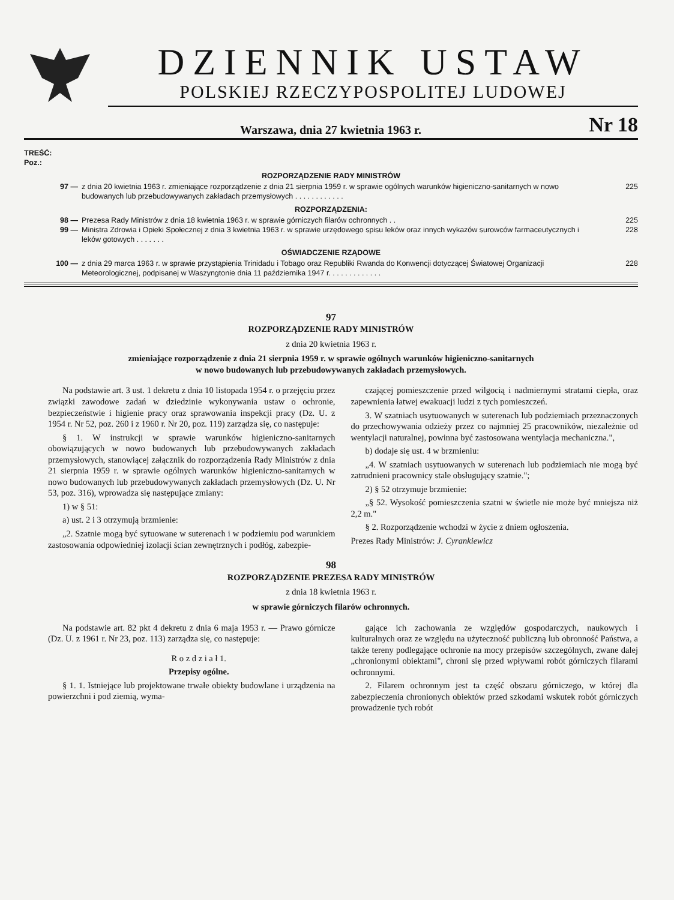DZIENNIK USTAW
POLSKIEJ RZECZYPOSPOLITEJ LUDOWEJ
Warszawa, dnia 27 kwietnia 1963 r. Nr 18
TREŚĆ:
Poz.:
ROZPORZĄDZENIE RADY MINISTRÓW
97 — z dnia 20 kwietnia 1963 r. zmieniające rozporządzenie z dnia 21 sierpnia 1959 r. w sprawie ogólnych warunków higieniczno-sanitarnych w nowo budowanych lub przebudowywanych zakładach przemysłowych . . . . . . . . . . . . 225
ROZPORZĄDZENIA:
98 — Prezesa Rady Ministrów z dnia 18 kwietnia 1963 r. w sprawie górniczych filarów ochronnych . . 225
99 — Ministra Zdrowia i Opieki Społecznej z dnia 3 kwietnia 1963 r. w sprawie urzędowego spisu leków oraz innych wykazów surowców farmaceutycznych i leków gotowych . . . . . . . 228
OŚWIADCZENIE RZĄDOWE
100 — z dnia 29 marca 1963 r. w sprawie przystąpienia Trinidadu i Tobago oraz Republiki Rwanda do Konwencji dotyczącej Światowej Organizacji Meteorologicznej, podpisanej w Waszyngtonie dnia 11 października 1947 r. . . . . . . . . . . . . 228
97
ROZPORZĄDZENIE RADY MINISTRÓW
z dnia 20 kwietnia 1963 r.
zmieniające rozporządzenie z dnia 21 sierpnia 1959 r. w sprawie ogólnych warunków higieniczno-sanitarnych
w nowo budowanych lub przebudowywanych zakładach przemysłowych.
Na podstawie art. 3 ust. 1 dekretu z dnia 10 listopada 1954 r. o przejęciu przez związki zawodowe zadań w dziedzinie wykonywania ustaw o ochronie, bezpieczeństwie i higienie pracy oraz sprawowania inspekcji pracy (Dz. U. z 1954 r. Nr 52, poz. 260 i z 1960 r. Nr 20, poz. 119) zarządza się, co następuje:
§ 1. W instrukcji w sprawie warunków higieniczno-sanitarnych obowiązujących w nowo budowanych lub przebudowywanych zakładach przemysłowych, stanowiącej załącznik do rozporządzenia Rady Ministrów z dnia 21 sierpnia 1959 r. w sprawie ogólnych warunków higieniczno-sanitarnych w nowo budowanych lub przebudowywanych zakładach przemysłowych (Dz. U. Nr 53, poz. 316), wprowadza się następujące zmiany:
1) w § 51:
a) ust. 2 i 3 otrzymują brzmienie:
„2. Szatnie mogą być sytuowane w suterenach i w podziemiu pod warunkiem zastosowania odpowiedniej izolacji ścian zewnętrznych i podłóg, zabezpie-
czającej pomieszczenie przed wilgocią i nadmiernymi stratami ciepła, oraz zapewnienia łatwej ewakuacji ludzi z tych pomieszczeń.
3. W szatniach usytuowanych w suterenach lub podziemiach przeznaczonych do przechowywania odzieży przez co najmniej 25 pracowników, niezależnie od wentylacji naturalnej, powinna być zastosowana wentylacja mechaniczna.",
b) dodaje się ust. 4 w brzmieniu:
„4. W szatniach usytuowanych w suterenach lub podziemiach nie mogą być zatrudnieni pracownicy stale obsługujący szatnie.";
2) § 52 otrzymuje brzmienie:
„§ 52. Wysokość pomieszczenia szatni w świetle nie może być mniejsza niż 2,2 m."
§ 2. Rozporządzenie wchodzi w życie z dniem ogłoszenia.
Prezes Rady Ministrów: J. Cyrankiewicz
98
ROZPORZĄDZENIE PREZESA RADY MINISTRÓW
z dnia 18 kwietnia 1963 r.
w sprawie górniczych filarów ochronnych.
Na podstawie art. 82 pkt 4 dekretu z dnia 6 maja 1953 r. — Prawo górnicze (Dz. U. z 1961 r. Nr 23, poz. 113) zarządza się, co następuje:
R o z d z i a ł 1.
Przepisy ogólne.
§ 1. 1. Istniejące lub projektowane trwałe obiekty budowlane i urządzenia na powierzchni i pod ziemią, wyma-
gające ich zachowania ze względów gospodarczych, naukowych i kulturalnych oraz ze względu na użyteczność publiczną lub obronność Państwa, a także tereny podlegające ochronie na mocy przepisów szczególnych, zwane dalej „chronionymi obiektami", chroni się przed wpływami robót górniczych filarami ochronnymi.
2. Filarem ochronnym jest ta część obszaru górniczego, w której dla zabezpieczenia chronionych obiektów przed szkodami wskutek robót górniczych prowadzenie tych robót